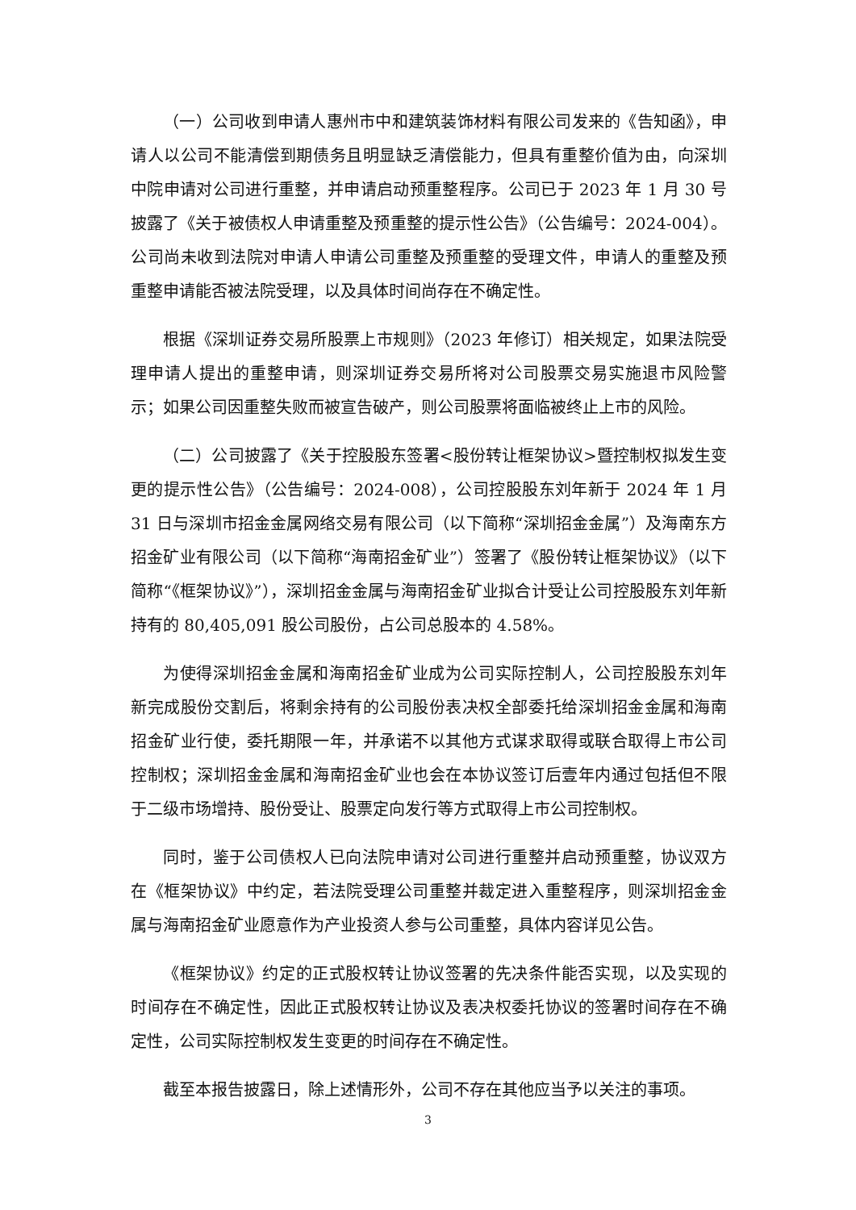（一）公司收到申请人惠州市中和建筑装饰材料有限公司发来的《告知函》，申请人以公司不能清偿到期债务且明显缺乏清偿能力，但具有重整价值为由，向深圳中院申请对公司进行重整，并申请启动预重整程序。公司已于 2023 年 1 月 30 号披露了《关于被债权人申请重整及预重整的提示性公告》（公告编号：2024-004）。公司尚未收到法院对申请人申请公司重整及预重整的受理文件，申请人的重整及预重整申请能否被法院受理，以及具体时间尚存在不确定性。
根据《深圳证券交易所股票上市规则》（2023 年修订）相关规定，如果法院受理申请人提出的重整申请，则深圳证券交易所将对公司股票交易实施退市风险警示；如果公司因重整失败而被宣告破产，则公司股票将面临被终止上市的风险。
（二）公司披露了《关于控股股东签署<股份转让框架协议>暨控制权拟发生变更的提示性公告》（公告编号：2024-008），公司控股股东刘年新于 2024 年 1 月 31 日与深圳市招金金属网络交易有限公司（以下简称“深圳招金金属”）及海南东方招金矿业有限公司（以下简称“海南招金矿业”）签署了《股份转让框架协议》（以下简称“《框架协议》”），深圳招金金属与海南招金矿业拟合计受让公司控股股东刘年新持有的 80,405,091 股公司股份，占公司总股本的 4.58%。
为使得深圳招金金属和海南招金矿业成为公司实际控制人，公司控股股东刘年新完成股份交割后，将剩余持有的公司股份表决权全部委托给深圳招金金属和海南招金矿业行使，委托期限一年，并承诺不以其他方式谋求取得或联合取得上市公司控制权；深圳招金金属和海南招金矿业也会在本协议签订后壹年内通过包括但不限于二级市场增持、股份受让、股票定向发行等方式取得上市公司控制权。
同时，鉴于公司债权人已向法院申请对公司进行重整并启动预重整，协议双方在《框架协议》中约定，若法院受理公司重整并裁定进入重整程序，则深圳招金金属与海南招金矿业愿意作为产业投资人参与公司重整，具体内容详见公告。
《框架协议》约定的正式股权转让协议签署的先决条件能否实现，以及实现的时间存在不确定性，因此正式股权转让协议及表决权委托协议的签署时间存在不确定性，公司实际控制权发生变更的时间存在不确定性。
截至本报告披露日，除上述情形外，公司不存在其他应当予以关注的事项。
3